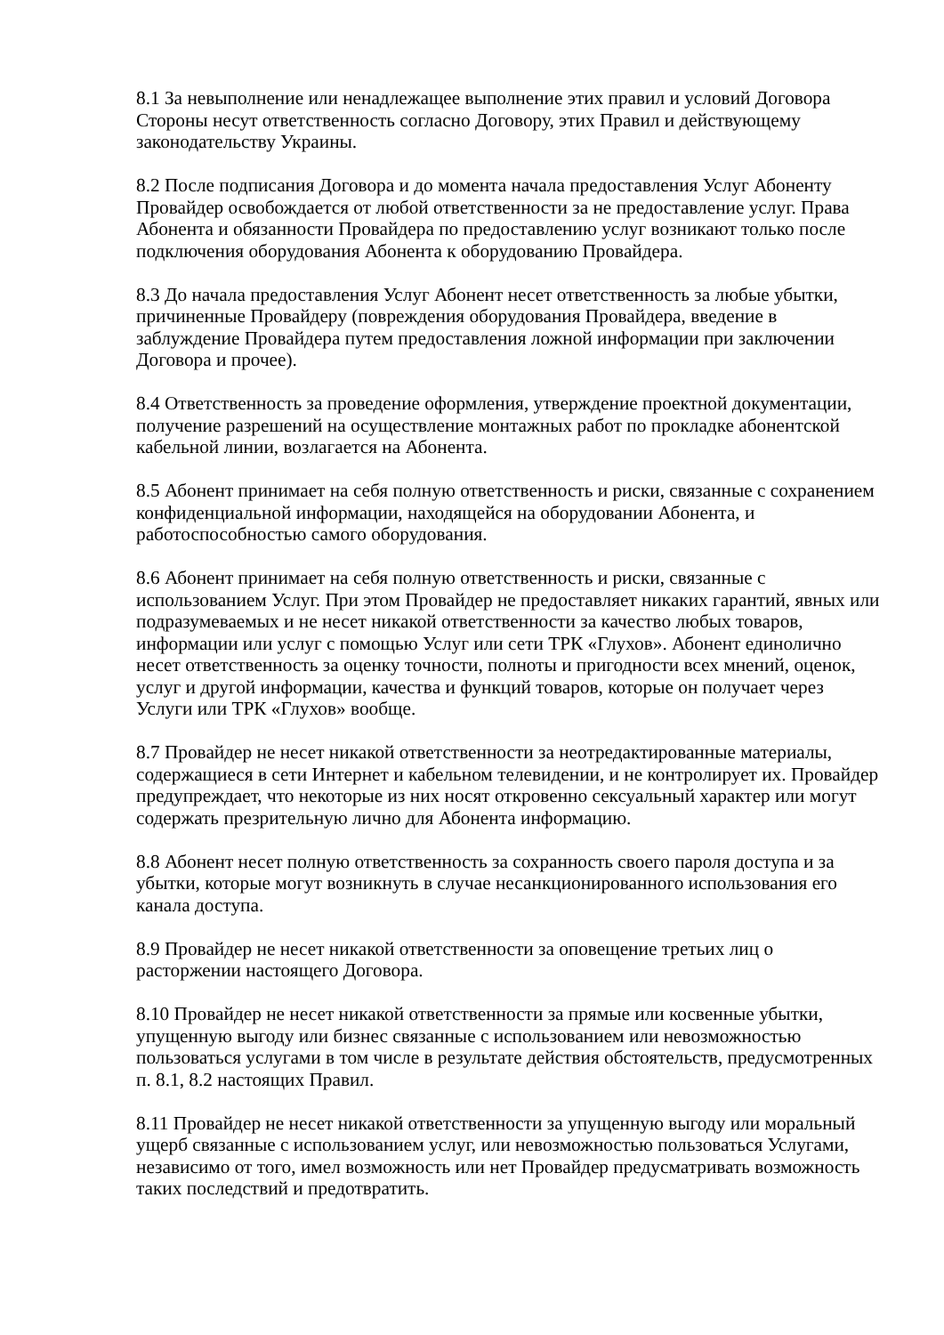8.1 За невыполнение или ненадлежащее выполнение этих правил и условий Договора Стороны несут ответственность согласно Договору, этих Правил и действующему законодательству Украины.
8.2 После подписания Договора и до момента начала предоставления Услуг Абоненту Провайдер освобождается от любой ответственности за не предоставление услуг. Права Абонента и обязанности Провайдера по предоставлению услуг возникают только после подключения оборудования Абонента к оборудованию Провайдера.
8.3 До начала предоставления Услуг Абонент несет ответственность за любые убытки, причиненные Провайдеру (повреждения оборудования Провайдера, введение в заблуждение Провайдера путем предоставления ложной информации при заключении Договора и прочее).
8.4 Ответственность за проведение оформления, утверждение проектной документации, получение разрешений на осуществление монтажных работ по прокладке абонентской кабельной линии, возлагается на Абонента.
8.5 Абонент принимает на себя полную ответственность и риски, связанные с сохранением конфиденциальной информации, находящейся на оборудовании Абонента, и работоспособностью самого оборудования.
8.6 Абонент принимает на себя полную ответственность и риски, связанные с использованием Услуг. При этом Провайдер не предоставляет никаких гарантий, явных или подразумеваемых и не несет никакой ответственности за качество любых товаров, информации или услуг с помощью Услуг или сети ТРК «Глухов». Абонент единолично несет ответственность за оценку точности, полноты и пригодности всех мнений, оценок, услуг и другой информации, качества и функций товаров, которые он получает через Услуги или ТРК «Глухов» вообще.
8.7 Провайдер не несет никакой ответственности за неотредактированные материалы, содержащиеся в сети Интернет и кабельном телевидении, и не контролирует их. Провайдер предупреждает, что некоторые из них носят откровенно сексуальный характер или могут содержать презрительную лично для Абонента информацию.
8.8 Абонент несет полную ответственность за сохранность своего пароля доступа и за убытки, которые могут возникнуть в случае несанкционированного использования его канала доступа.
8.9 Провайдер не несет никакой ответственности за оповещение третьих лиц о расторжении настоящего Договора.
8.10 Провайдер не несет никакой ответственности за прямые или косвенные убытки, упущенную выгоду или бизнес связанные с использованием или невозможностью пользоваться услугами в том числе в результате действия обстоятельств, предусмотренных п. 8.1, 8.2 настоящих Правил.
8.11 Провайдер не несет никакой ответственности за упущенную выгоду или моральный ущерб связанные с использованием услуг, или невозможностью пользоваться Услугами, независимо от того, имел возможность или нет Провайдер предусматривать возможность таких последствий и предотвратить.